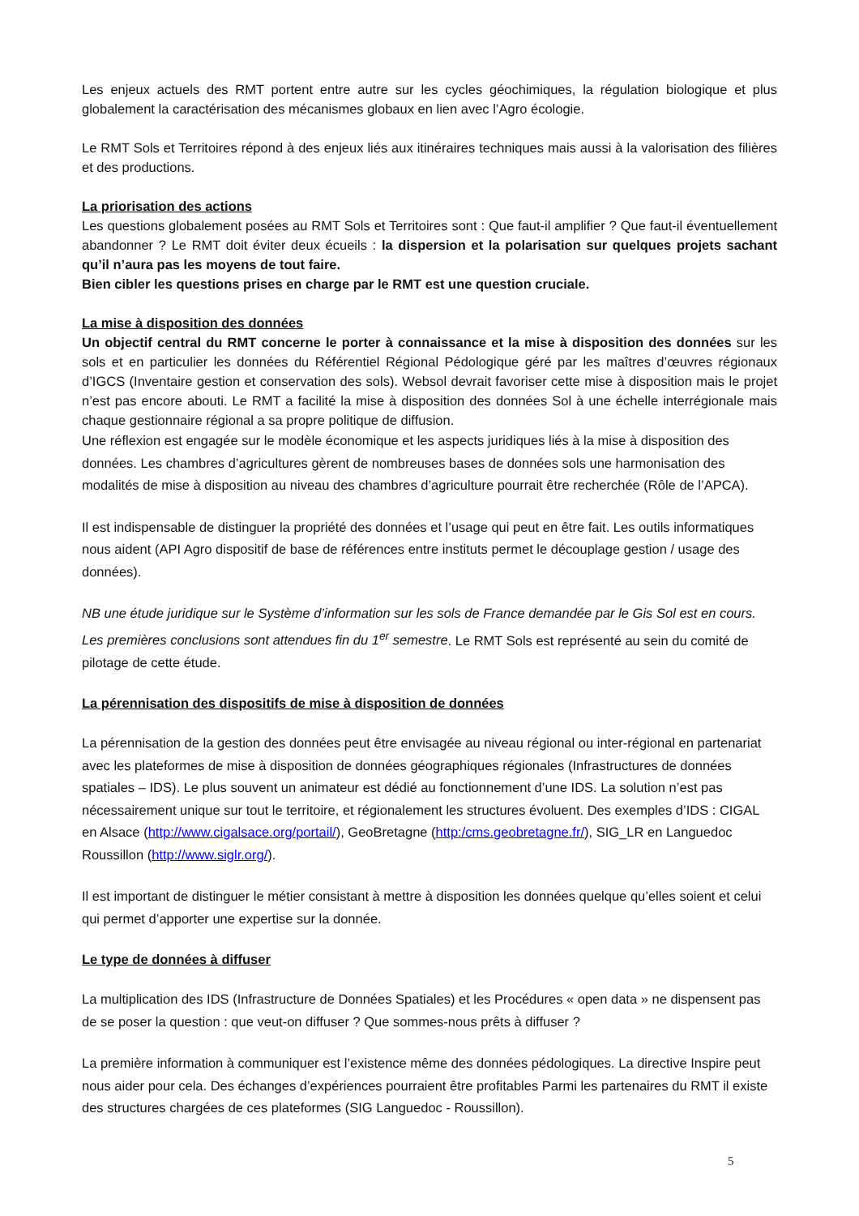Les enjeux actuels des RMT portent entre autre sur les cycles géochimiques, la régulation biologique et plus globalement la caractérisation des mécanismes globaux en lien avec l’Agro écologie.
Le RMT Sols et Territoires répond à des enjeux liés aux itinéraires techniques mais aussi à la valorisation des filières et des productions.
La priorisation des actions
Les questions globalement posées au RMT Sols et Territoires sont : Que faut-il amplifier ? Que faut-il éventuellement abandonner ? Le RMT doit éviter deux écueils : la dispersion et la polarisation sur quelques projets sachant qu’il n’aura pas les moyens de tout faire.
Bien cibler les questions prises en charge par le RMT est une question cruciale.
La mise à disposition des données
Un objectif central du RMT concerne le porter à connaissance et la mise à disposition des données sur les sols et en particulier les données du Référentiel Régional Pédologique géré par les maîtres d’œuvres régionaux d’IGCS (Inventaire gestion et conservation des sols). Websol devrait favoriser cette mise à disposition mais le projet n’est pas encore abouti. Le RMT a facilité la mise à disposition des données Sol à une échelle interrégionale mais chaque gestionnaire régional a sa propre politique de diffusion.
Une réflexion est engagée sur le modèle économique et les aspects juridiques liés à la mise à disposition des données. Les chambres d’agricultures gèrent de nombreuses bases de données sols une harmonisation des modalités de mise à disposition au niveau des chambres d’agriculture pourrait être recherchée (Rôle de l’APCA).
Il est indispensable de distinguer la propriété des données et l’usage qui peut en être fait. Les outils informatiques nous aident (API Agro dispositif de base de références entre instituts permet le découplage gestion / usage des données).
NB une étude juridique sur le Système d’information sur les sols de France demandée par le Gis Sol est en cours. Les premières conclusions sont attendues fin du 1<sup>er</sup> semestre. Le RMT Sols est représenté au sein du comité de pilotage de cette étude.
La pérennisation des dispositifs de mise à disposition de données
La pérennisation de la gestion des données peut être envisagée au niveau régional ou inter-régional en partenariat avec les plateformes de mise à disposition de données géographiques régionales (Infrastructures de données spatiales – IDS). Le plus souvent un animateur est dédié au fonctionnement d’une IDS. La solution n’est pas nécessairement unique sur tout le territoire, et régionalement les structures évoluent. Des exemples d’IDS : CIGAL en Alsace (http://www.cigalsace.org/portail/), GeoBretagne (http:/cms.geobretagne.fr/), SIG_LR en Languedoc Roussillon (http://www.siglr.org/).
Il est important de distinguer le métier consistant à mettre à disposition les données quelque qu’elles soient et celui qui permet d’apporter une expertise sur la donnée.
Le type de données à diffuser
La multiplication des IDS (Infrastructure de Données Spatiales) et les Procédures « open data » ne dispensent pas de se poser la question : que veut-on diffuser ? Que sommes-nous prêts à diffuser ?
La première information à communiquer est l’existence même des données pédologiques. La directive Inspire peut nous aider pour cela. Des échanges d’expériences pourraient être profitables Parmi les partenaires du RMT il existe des structures chargées de ces plateformes (SIG Languedoc - Roussillon).
5